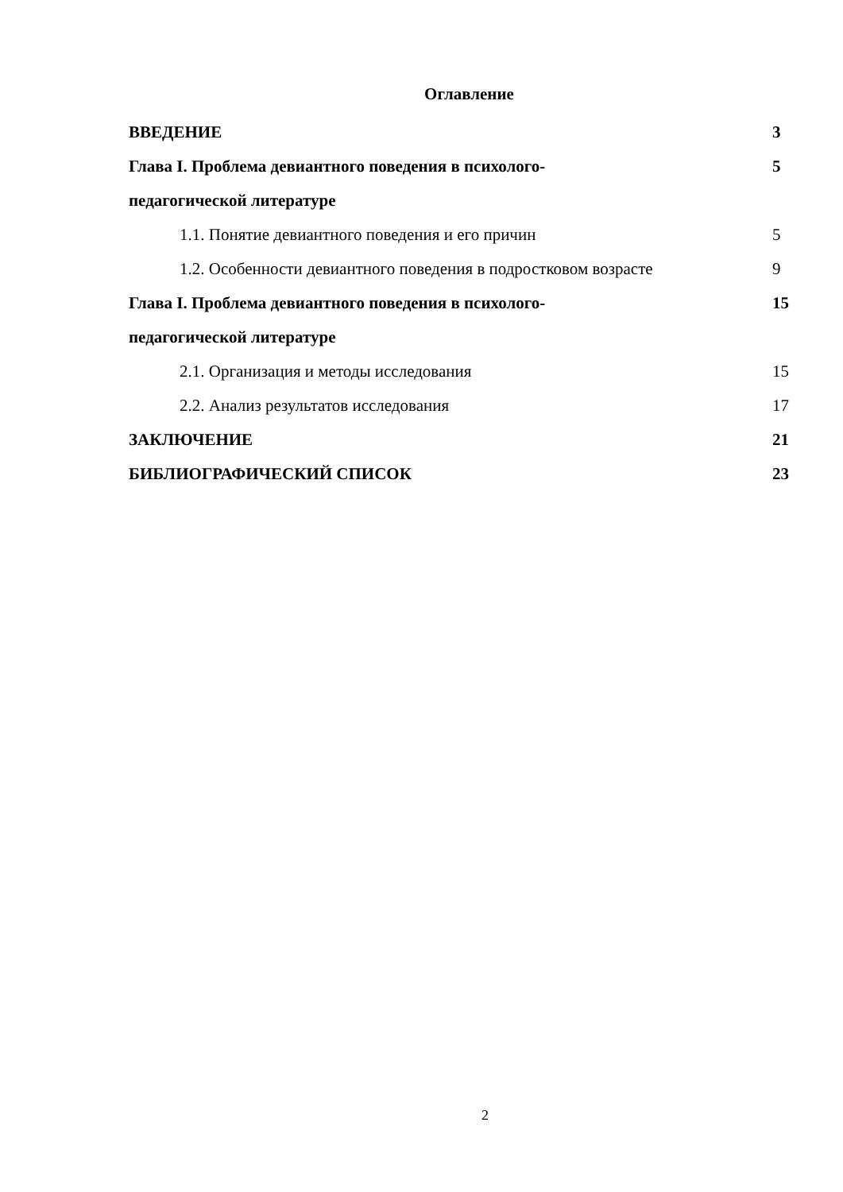Оглавление
ВВЕДЕНИЕ 3
Глава I. Проблема девиантного поведения в психолого-
педагогической литературе 5
1.1. Понятие девиантного поведения и его причин 5
1.2. Особенности девиантного поведения в подростковом возрасте 9
Глава I. Проблема девиантного поведения в психолого-
педагогической литературе 15
2.1. Организация и методы исследования 15
2.2. Анализ результатов исследования 17
ЗАКЛЮЧЕНИЕ 21
БИБЛИОГРАФИЧЕСКИЙ СПИСОК 23
2